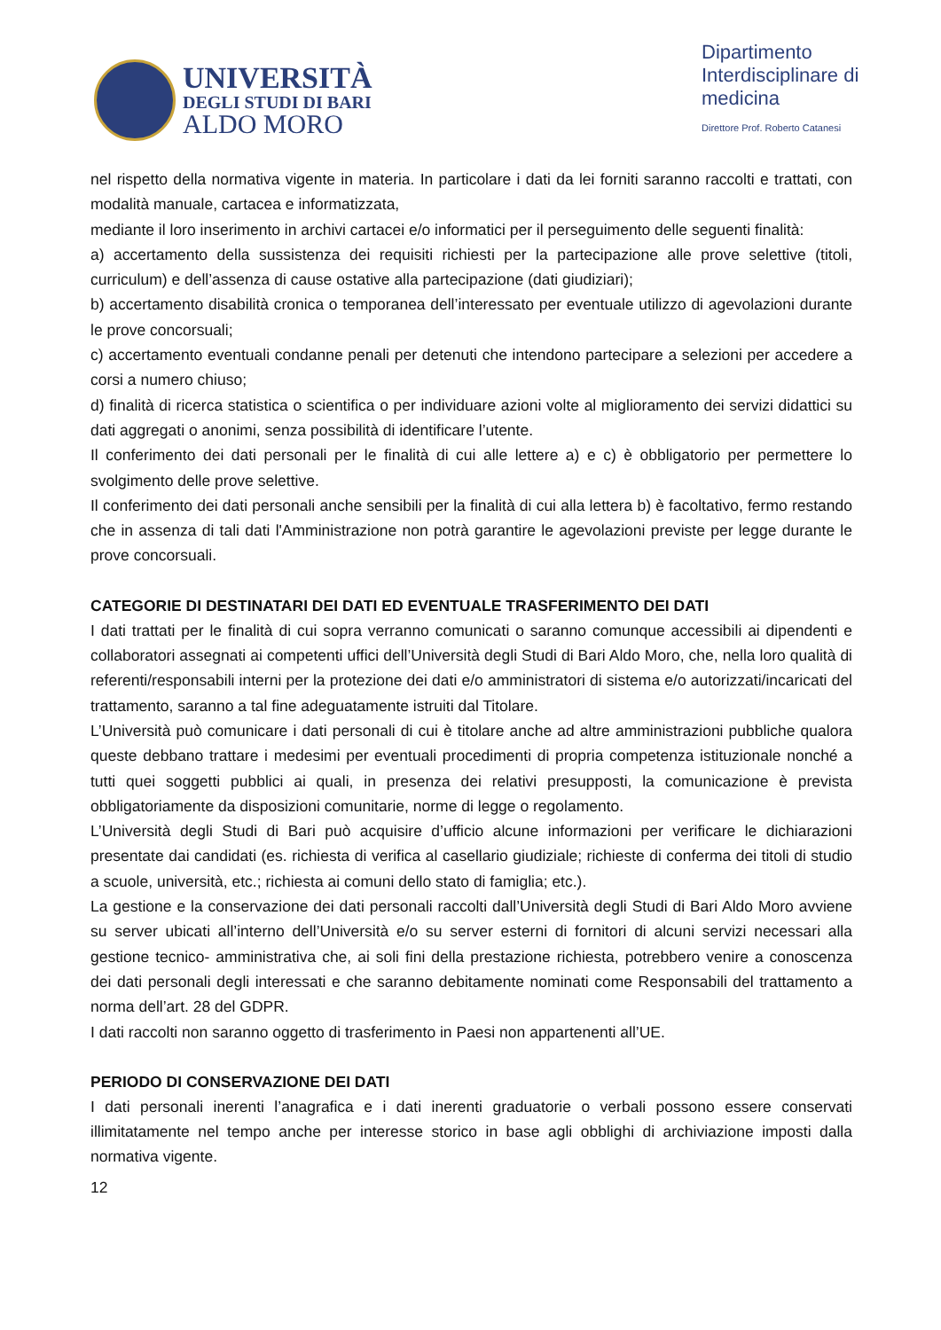UNIVERSITÀ
DEGLI STUDI DI BARI
ALDO MORO
Dipartimento
Interdisciplinare di
medicina
Direttore Prof. Roberto Catanesi
nel rispetto della normativa vigente in materia. In particolare i dati da lei forniti saranno raccolti e trattati, con modalità manuale, cartacea e informatizzata,
mediante il loro inserimento in archivi cartacei e/o informatici per il perseguimento delle seguenti finalità:
a) accertamento della sussistenza dei requisiti richiesti per la partecipazione alle prove selettive (titoli, curriculum) e dell’assenza di cause ostative alla partecipazione (dati giudiziari);
b) accertamento disabilità cronica o temporanea dell’interessato per eventuale utilizzo di agevolazioni durante le prove concorsuali;
c) accertamento eventuali condanne penali per detenuti che intendono partecipare a selezioni per accedere a corsi a numero chiuso;
d) finalità di ricerca statistica o scientifica o per individuare azioni volte al miglioramento dei servizi didattici su dati aggregati o anonimi, senza possibilità di identificare l’utente.
Il conferimento dei dati personali per le finalità di cui alle lettere a) e c) è obbligatorio per permettere lo svolgimento delle prove selettive.
Il conferimento dei dati personali anche sensibili per la finalità di cui alla lettera b) è facoltativo, fermo restando che in assenza di tali dati l'Amministrazione non potrà garantire le agevolazioni previste per legge durante le prove concorsuali.
CATEGORIE DI DESTINATARI DEI DATI ED EVENTUALE TRASFERIMENTO DEI DATI
I dati trattati per le finalità di cui sopra verranno comunicati o saranno comunque accessibili ai dipendenti e collaboratori assegnati ai competenti uffici dell’Università degli Studi di Bari Aldo Moro, che, nella loro qualità di referenti/responsabili interni per la protezione dei dati e/o amministratori di sistema e/o autorizzati/incaricati del trattamento, saranno a tal fine adeguatamente istruiti dal Titolare.
L’Università può comunicare i dati personali di cui è titolare anche ad altre amministrazioni pubbliche qualora queste debbano trattare i medesimi per eventuali procedimenti di propria competenza istituzionale nonché a tutti quei soggetti pubblici ai quali, in presenza dei relativi presupposti, la comunicazione è prevista obbligatoriamente da disposizioni comunitarie, norme di legge o regolamento.
L’Università degli Studi di Bari può acquisire d’ufficio alcune informazioni per verificare le dichiarazioni presentate dai candidati (es. richiesta di verifica al casellario giudiziale; richieste di conferma dei titoli di studio a scuole, università, etc.; richiesta ai comuni dello stato di famiglia; etc.).
La gestione e la conservazione dei dati personali raccolti dall’Università degli Studi di Bari Aldo Moro avviene su server ubicati all’interno dell’Università e/o su server esterni di fornitori di alcuni servizi necessari alla gestione tecnico- amministrativa che, ai soli fini della prestazione richiesta, potrebbero venire a conoscenza dei dati personali degli interessati e che saranno debitamente nominati come Responsabili del trattamento a norma dell’art. 28 del GDPR.
I dati raccolti non saranno oggetto di trasferimento in Paesi non appartenenti all’UE.
PERIODO DI CONSERVAZIONE DEI DATI
I dati personali inerenti l’anagrafica e i dati inerenti graduatorie o verbali possono essere conservati illimitatamente nel tempo anche per interesse storico in base agli obblighi di archiviazione imposti dalla normativa vigente.
12